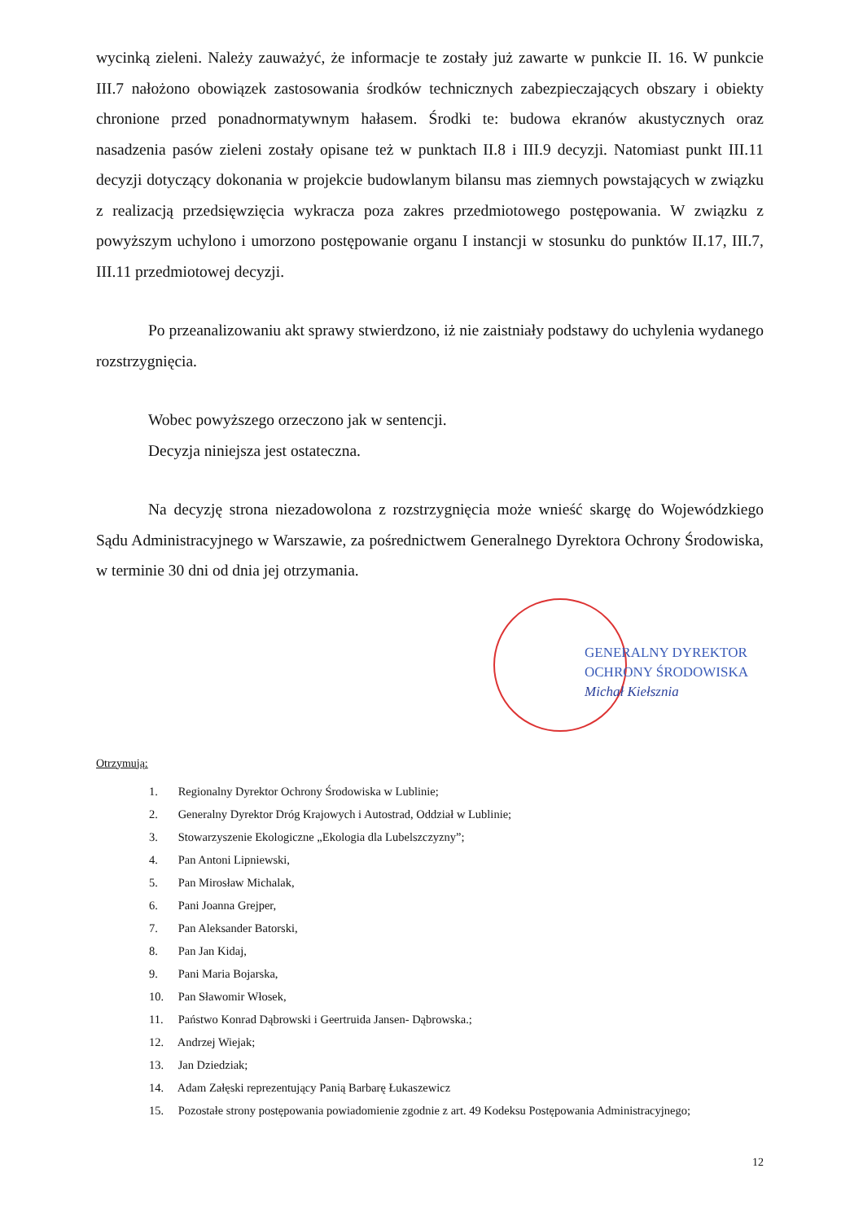wycinką zieleni. Należy zauważyć, że informacje te zostały już zawarte w punkcie II. 16. W punkcie III.7 nałożono obowiązek zastosowania środków technicznych zabezpieczających obszary i obiekty chronione przed ponadnormatywnym hałasem. Środki te: budowa ekranów akustycznych oraz nasadzenia pasów zieleni zostały opisane też w punktach II.8 i III.9 decyzji. Natomiast punkt III.11 decyzji dotyczący dokonania w projekcie budowlanym bilansu mas ziemnych powstających w związku z realizacją przedsięwzięcia wykracza poza zakres przedmiotowego postępowania. W związku z powyższym uchylono i umorzono postępowanie organu I instancji w stosunku do punktów II.17, III.7, III.11 przedmiotowej decyzji.
Po przeanalizowaniu akt sprawy stwierdzono, iż nie zaistniały podstawy do uchylenia wydanego rozstrzygnięcia.
Wobec powyższego orzeczono jak w sentencji.
Decyzja niniejsza jest ostateczna.
Na decyzję strona niezadowolona z rozstrzygnięcia może wnieść skargę do Wojewódzkiego Sądu Administracyjnego w Warszawie, za pośrednictwem Generalnego Dyrektora Ochrony Środowiska, w terminie 30 dni od dnia jej otrzymania.
GENERALNY DYREKTOR
OCHRONY ŚRODOWISKA
Michał Kiełsznia
Otrzymują:
1. Regionalny Dyrektor Ochrony Środowiska w Lublinie;
2. Generalny Dyrektor Dróg Krajowych i Autostrad, Oddział w Lublinie;
3. Stowarzyszenie Ekologiczne „Ekologia dla Lubelszczyzny”;
4. Pan Antoni Lipniewski,
5. Pan Mirosław Michalak,
6. Pani Joanna Grejper,
7. Pan Aleksander Batorski,
8. Pan Jan Kidaj,
9. Pani Maria Bojarska,
10. Pan Sławomir Włosek,
11. Państwo Konrad Dąbrowski i Geertruida Jansen- Dąbrowska.;
12. Andrzej Wiejak;
13. Jan Dziedziak;
14. Adam Załęski reprezentujący Panią Barbarę Łukaszewicz
15. Pozostałe strony postępowania powiadomienie zgodnie z art. 49 Kodeksu Postępowania Administracyjnego;
12